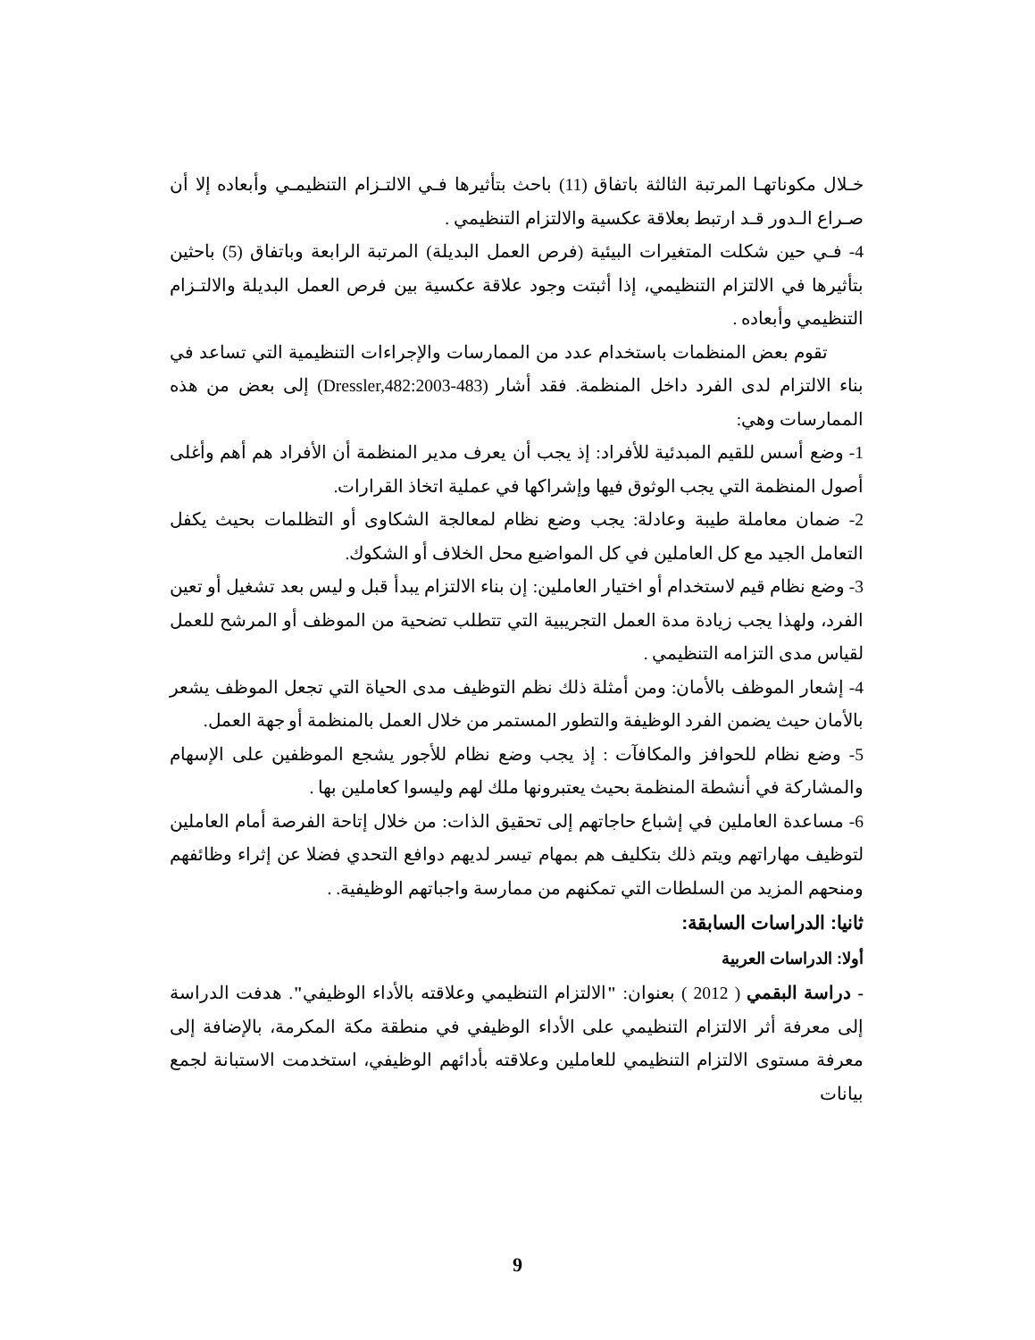خـلال مكوناتهـا المرتبة الثالثة باتفاق (11) باحث بتأثيرها فـي الالتـزام التنظيمـي وأبعاده إلا أن صـراع الـدور قـد ارتبط بعلاقة عكسية والالتزام التنظيمي .
4- فـي حين شكلت المتغيرات البيئية (فرص العمل البديلة) المرتبة الرابعة وباتفاق (5) باحثين بتأثيرها في الالتزام التنظيمي، إذا أثبتت وجود علاقة عكسية بين فرص العمل البديلة والالتـزام التنظيمي وأبعاده .
تقوم بعض المنظمات باستخدام عدد من الممارسات والإجراءات التنظيمية التي تساعد في بناء الالتزام لدى الفرد داخل المنظمة. فقد أشار (Dressler,482:2003-483) إلى بعض من هذه الممارسات وهي:
1- وضع أسس للقيم المبدئية للأفراد: إذ يجب أن يعرف مدير المنظمة أن الأفراد هم أهم وأغلى أصول المنظمة التي يجب الوثوق فيها وإشراكها في عملية اتخاذ القرارات.
2- ضمان معاملة طيبة وعادلة: يجب وضع نظام لمعالجة الشكاوى أو التظلمات بحيث يكفل التعامل الجيد مع كل العاملين في كل المواضيع محل الخلاف أو الشكوك.
3- وضع نظام قيم لاستخدام أو اختيار العاملين: إن بناء الالتزام يبدأ قبل و ليس بعد تشغيل أو تعين الفرد، ولهذا يجب زيادة مدة العمل التجريبية التي تتطلب تضحية من الموظف أو المرشح للعمل لقياس مدى التزامه التنظيمي .
4- إشعار الموظف بالأمان: ومن أمثلة ذلك نظم التوظيف مدى الحياة التي تجعل الموظف يشعر بالأمان حيث يضمن الفرد الوظيفة والتطور المستمر من خلال العمل بالمنظمة أو جهة العمل.
5- وضع نظام للحوافز والمكافآت : إذ يجب وضع نظام للأجور يشجع الموظفين على الإسهام والمشاركة في أنشطة المنظمة بحيث يعتبرونها ملك لهم وليسوا كعاملين بها .
6- مساعدة العاملين في إشباع حاجاتهم إلى تحقيق الذات: من خلال إتاحة الفرصة أمام العاملين لتوظيف مهاراتهم ويتم ذلك بتكليف هم بمهام تيسر لديهم دوافع التحدي فضلا عن إثراء وظائفهم ومنحهم المزيد من السلطات التي تمكنهم من ممارسة واجباتهم الوظيفية. .
ثانيا: الدراسات السابقة:
أولا: الدراسات العربية
- دراسة البقمي ( 2012 ) بعنوان: "الالتزام التنظيمي وعلاقته بالأداء الوظيفي". هدفت الدراسة إلى معرفة أثر الالتزام التنظيمي على الأداء الوظيفي في منطقة مكة المكرمة، بالإضافة إلى معرفة مستوى الالتزام التنظيمي للعاملين وعلاقته بأدائهم الوظيفي، استخدمت الاستبانة لجمع بيانات
9